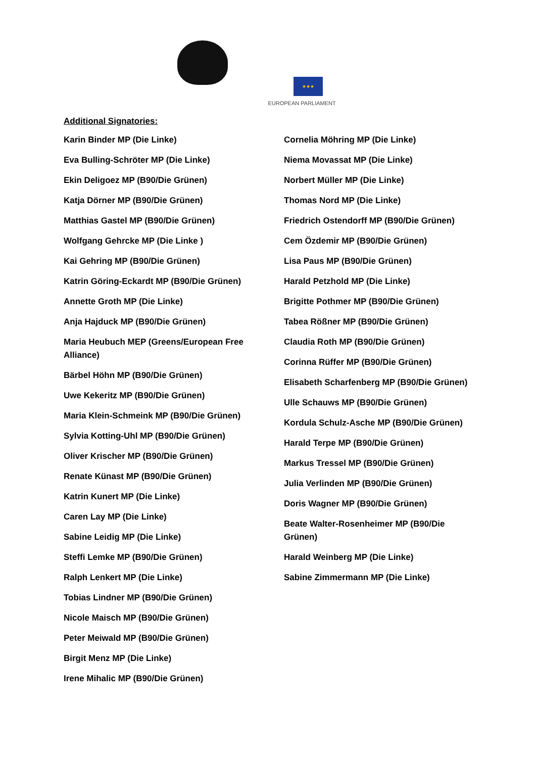★★★
EUROPEAN PARLIAMENT
Additional Signatories:
Karin Binder MP (Die Linke)
Eva Bulling-Schröter MP (Die Linke)
Ekin Deligoez MP (B90/Die Grünen)
Katja Dörner MP (B90/Die Grünen)
Matthias Gastel MP (B90/Die Grünen)
Wolfgang Gehrcke MP (Die Linke )
Kai Gehring MP (B90/Die Grünen)
Katrin Göring-Eckardt MP (B90/Die Grünen)
Annette Groth MP (Die Linke)
Anja Hajduck MP (B90/Die Grünen)
Maria Heubuch MEP (Greens/European Free Alliance)
Bärbel Höhn MP (B90/Die Grünen)
Uwe Kekeritz MP (B90/Die Grünen)
Maria Klein-Schmeink MP (B90/Die Grünen)
Sylvia Kotting-Uhl MP (B90/Die Grünen)
Oliver Krischer MP (B90/Die Grünen)
Renate Künast MP (B90/Die Grünen)
Katrin Kunert MP (Die Linke)
Caren Lay MP (Die Linke)
Sabine Leidig MP (Die Linke)
Steffi Lemke MP (B90/Die Grünen)
Ralph Lenkert MP (Die Linke)
Tobias Lindner MP (B90/Die Grünen)
Nicole Maisch MP (B90/Die Grünen)
Peter Meiwald MP (B90/Die Grünen)
Birgit Menz MP (Die Linke)
Irene Mihalic MP (B90/Die Grünen)
Cornelia Möhring MP (Die Linke)
Niema Movassat MP (Die Linke)
Norbert Müller MP (Die Linke)
Thomas Nord MP (Die Linke)
Friedrich Ostendorff MP (B90/Die Grünen)
Cem Özdemir MP (B90/Die Grünen)
Lisa Paus MP (B90/Die Grünen)
Harald Petzhold MP (Die Linke)
Brigitte Pothmer MP (B90/Die Grünen)
Tabea Rößner MP (B90/Die Grünen)
Claudia Roth MP (B90/Die Grünen)
Corinna Rüffer MP (B90/Die Grünen)
Elisabeth Scharfenberg MP (B90/Die Grünen)
Ulle Schauws MP (B90/Die Grünen)
Kordula Schulz-Asche MP (B90/Die Grünen)
Harald Terpe MP (B90/Die Grünen)
Markus Tressel MP (B90/Die Grünen)
Julia Verlinden MP (B90/Die Grünen)
Doris Wagner MP (B90/Die Grünen)
Beate Walter-Rosenheimer MP (B90/Die Grünen)
Harald Weinberg MP (Die Linke)
Sabine Zimmermann MP (Die Linke)